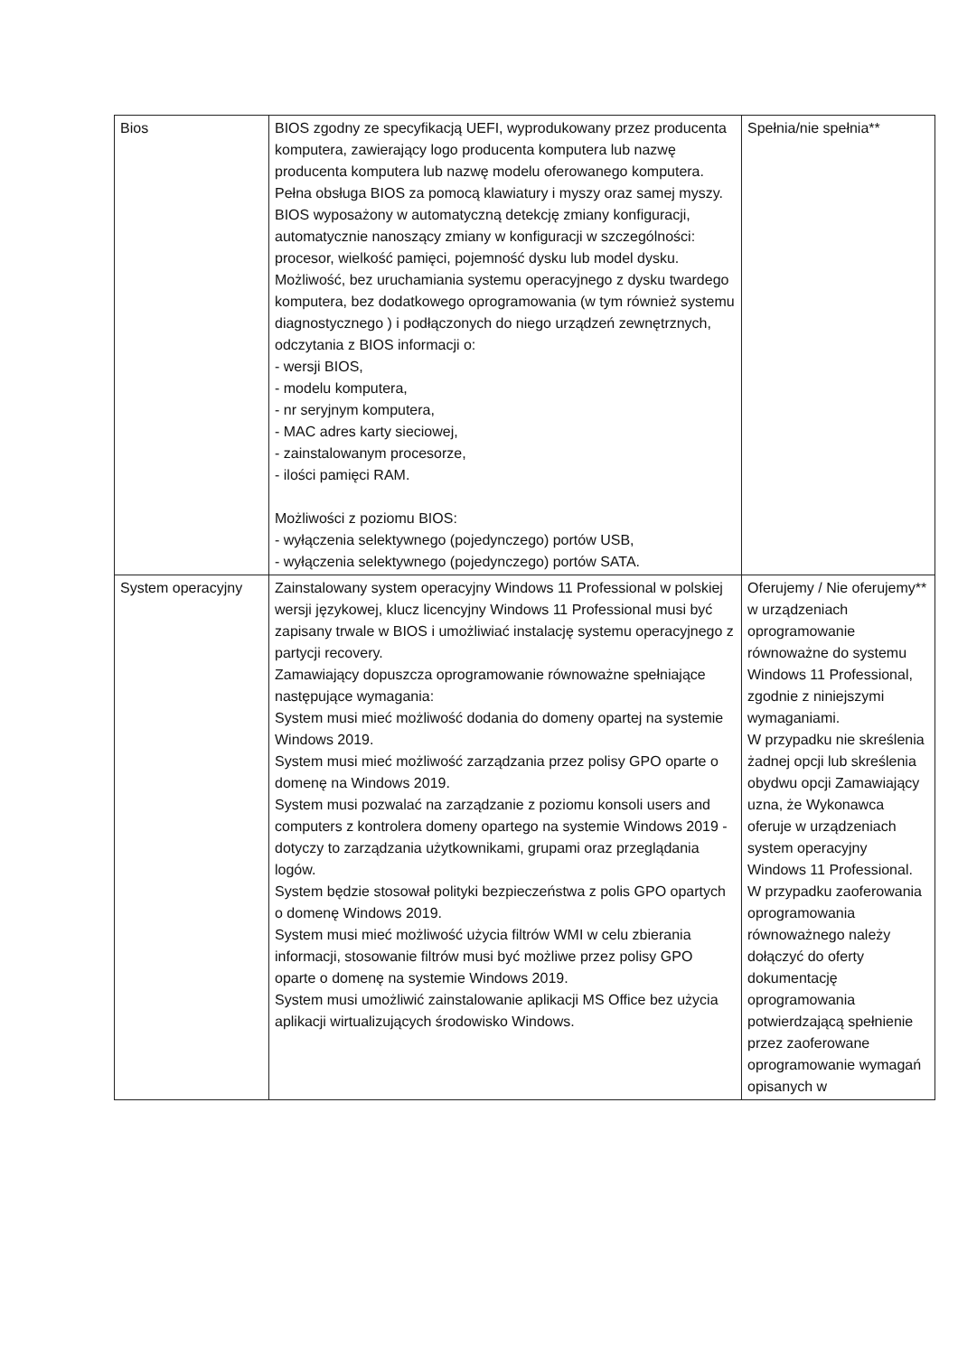| Bios | BIOS zgodny ze specyfikacją UEFI, wyprodukowany przez producenta komputera, zawierający logo producenta komputera lub nazwę producenta komputera lub nazwę modelu oferowanego komputera. Pełna obsługa BIOS za pomocą klawiatury i myszy oraz samej myszy. BIOS wyposażony w automatyczną detekcję zmiany konfiguracji, automatycznie nanoszący zmiany w konfiguracji w szczególności: procesor, wielkość pamięci, pojemność dysku lub model dysku. Możliwość, bez uruchamiania systemu operacyjnego z dysku twardego komputera, bez dodatkowego oprogramowania (w tym również systemu diagnostycznego ) i podłączonych do niego urządzeń zewnętrznych, odczytania z BIOS informacji o: - wersji BIOS, - modelu komputera, - nr seryjnym komputera, - MAC adres karty sieciowej, - zainstalowanym procesorze, - ilości pamięci RAM. Możliwości z poziomu BIOS: - wyłączenia selektywnego (pojedynczego) portów USB, - wyłączenia selektywnego (pojedynczego) portów SATA. | Spełnia/nie spełnia** |
| System operacyjny | Zainstalowany system operacyjny Windows 11 Professional w polskiej wersji językowej, klucz licencyjny Windows 11 Professional musi być zapisany trwale w BIOS i umożliwiać instalację systemu operacyjnego z partycji recovery. Zamawiający dopuszcza oprogramowanie równoważne spełniające następujące wymagania: System musi mieć możliwość dodania do domeny opartej na systemie Windows 2019. System musi mieć możliwość zarządzania przez polisy GPO oparte o domenę na Windows 2019. System musi pozwalać na zarządzanie z poziomu konsoli users and computers z kontrolera domeny opartego na systemie Windows 2019 - dotyczy to zarządzania użytkownikami, grupami oraz przeglądania logów. System będzie stosował polityki bezpieczeństwa z polis GPO opartych o domenę Windows 2019. System musi mieć możliwość użycia filtrów WMI w celu zbierania informacji, stosowanie filtrów musi być możliwe przez polisy GPO oparte o domenę na systemie Windows 2019. System musi umożliwić zainstalowanie aplikacji MS Office bez użycia aplikacji wirtualizujących środowisko Windows. | Oferujemy / Nie oferujemy** w urządzeniach oprogramowanie równoważne do systemu Windows 11 Professional, zgodnie z niniejszymi wymaganiami. W przypadku nie skreślenia żadnej opcji lub skreślenia obydwu opcji Zamawiający uzna, że Wykonawca oferuje w urządzeniach system operacyjny Windows 11 Professional. W przypadku zaoferowania oprogramowania równoważnego należy dołączyć do oferty dokumentację oprogramowania potwierdzającą spełnienie przez zaoferowane oprogramowanie wymagań opisanych w |